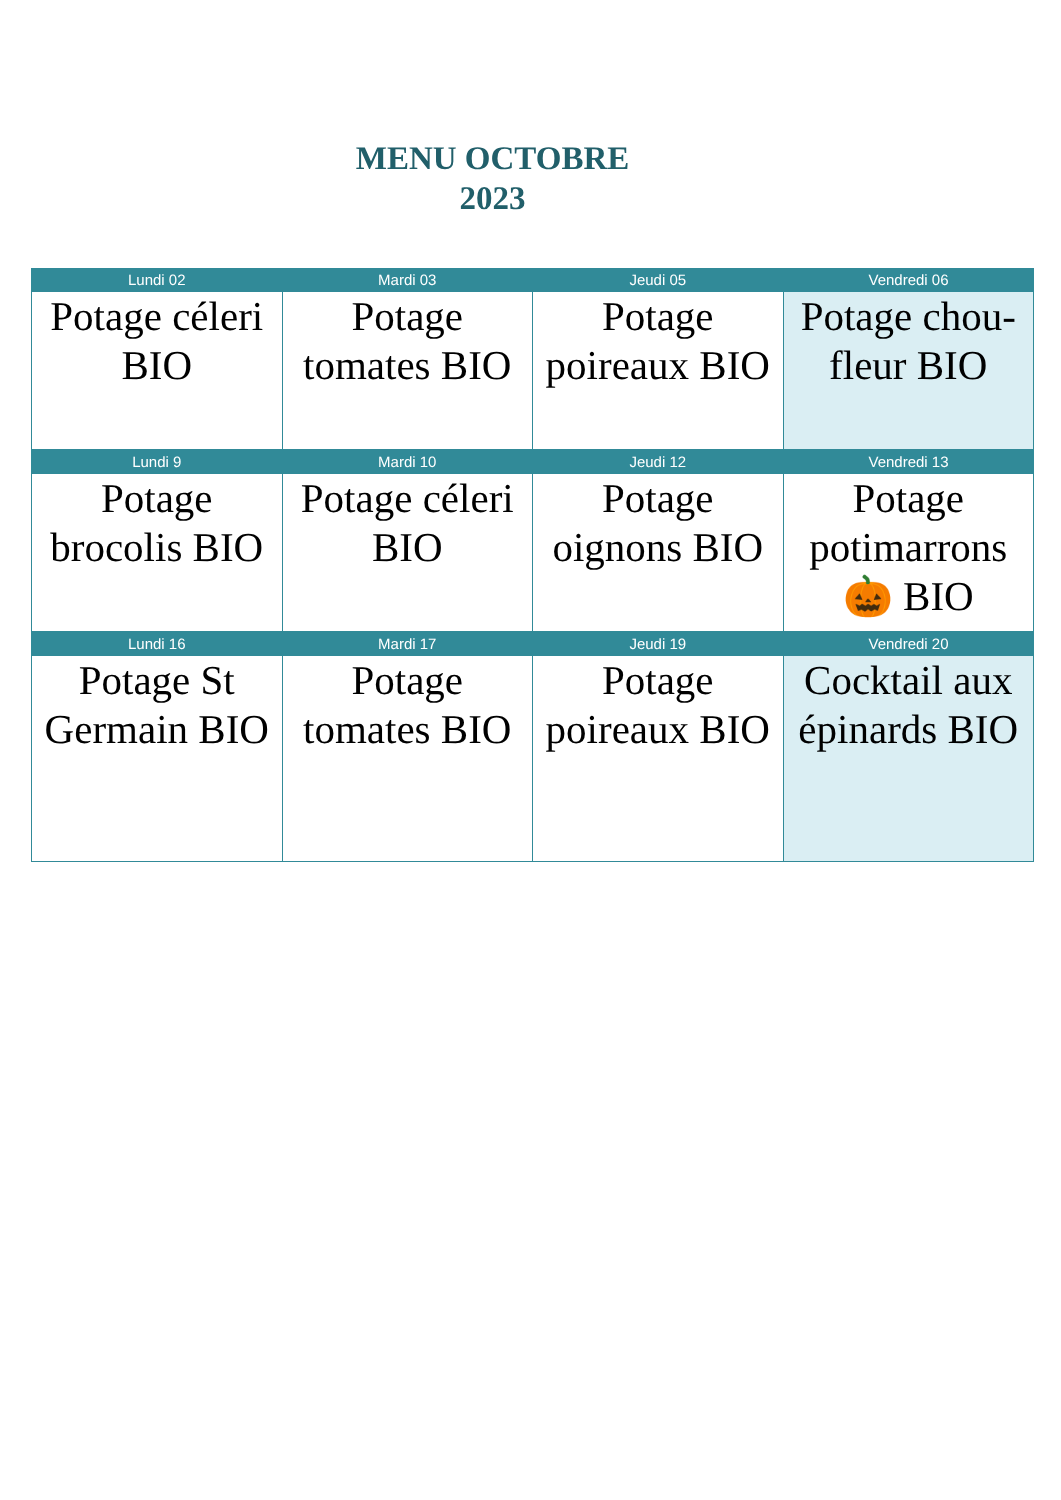MENU OCTOBRE
2023
| Lundi 02 | Mardi 03 | Jeudi 05 | Vendredi 06 |
| --- | --- | --- | --- |
| Potage céleri BIO | Potage tomates BIO | Potage poireaux BIO | Potage chou-fleur BIO |
| Lundi 9 | Mardi 10 | Jeudi 12 | Vendredi 13 |
| Potage brocolis BIO | Potage céleri BIO | Potage oignons BIO | Potage potimarrons 🎃 BIO |
| Lundi 16 | Mardi 17 | Jeudi 19 | Vendredi 20 |
| Potage St Germain BIO | Potage tomates BIO | Potage poireaux BIO | Cocktail aux épinards BIO |